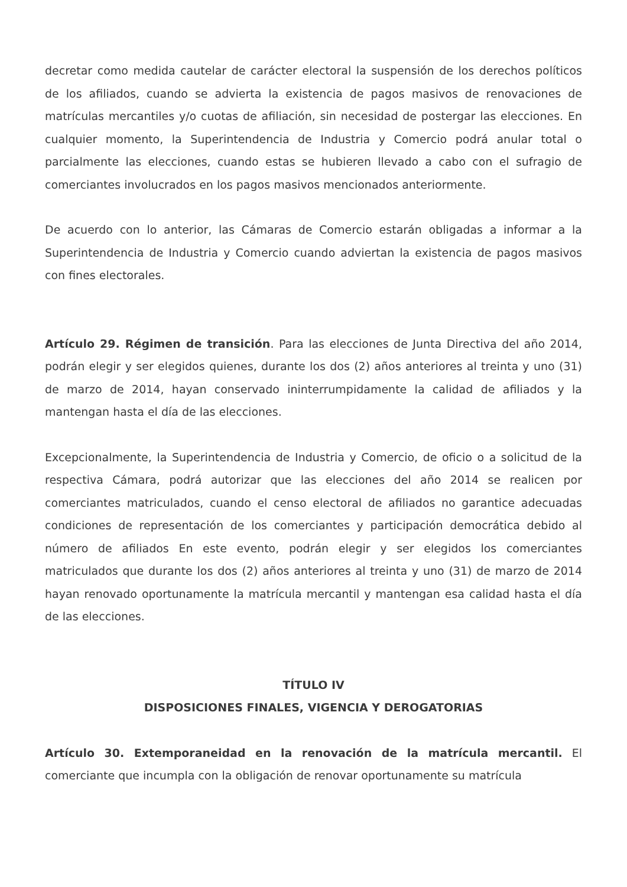decretar como medida cautelar de carácter electoral la suspensión de los derechos políticos de los afiliados, cuando se advierta la existencia de pagos masivos de renovaciones de matrículas mercantiles y/o cuotas de afiliación, sin necesidad de postergar las elecciones. En cualquier momento, la Superintendencia de Industria y Comercio podrá anular total o parcialmente las elecciones, cuando estas se hubieren llevado a cabo con el sufragio de comerciantes involucrados en los pagos masivos mencionados anteriormente.
De acuerdo con lo anterior, las Cámaras de Comercio estarán obligadas a informar a la Superintendencia de Industria y Comercio cuando adviertan la existencia de pagos masivos con fines electorales.
Artículo 29. Régimen de transición. Para las elecciones de Junta Directiva del año 2014, podrán elegir y ser elegidos quienes, durante los dos (2) años anteriores al treinta y uno (31) de marzo de 2014, hayan conservado ininterrumpidamente la calidad de afiliados y la mantengan hasta el día de las elecciones.
Excepcionalmente, la Superintendencia de Industria y Comercio, de oficio o a solicitud de la respectiva Cámara, podrá autorizar que las elecciones del año 2014 se realicen por comerciantes matriculados, cuando el censo electoral de afiliados no garantice adecuadas condiciones de representación de los comerciantes y participación democrática debido al número de afiliados En este evento, podrán elegir y ser elegidos los comerciantes matriculados que durante los dos (2) años anteriores al treinta y uno (31) de marzo de 2014 hayan renovado oportunamente la matrícula mercantil y mantengan esa calidad hasta el día de las elecciones.
TÍTULO IV
DISPOSICIONES FINALES, VIGENCIA Y DEROGATORIAS
Artículo 30. Extemporaneidad en la renovación de la matrícula mercantil. El comerciante que incumpla con la obligación de renovar oportunamente su matrícula